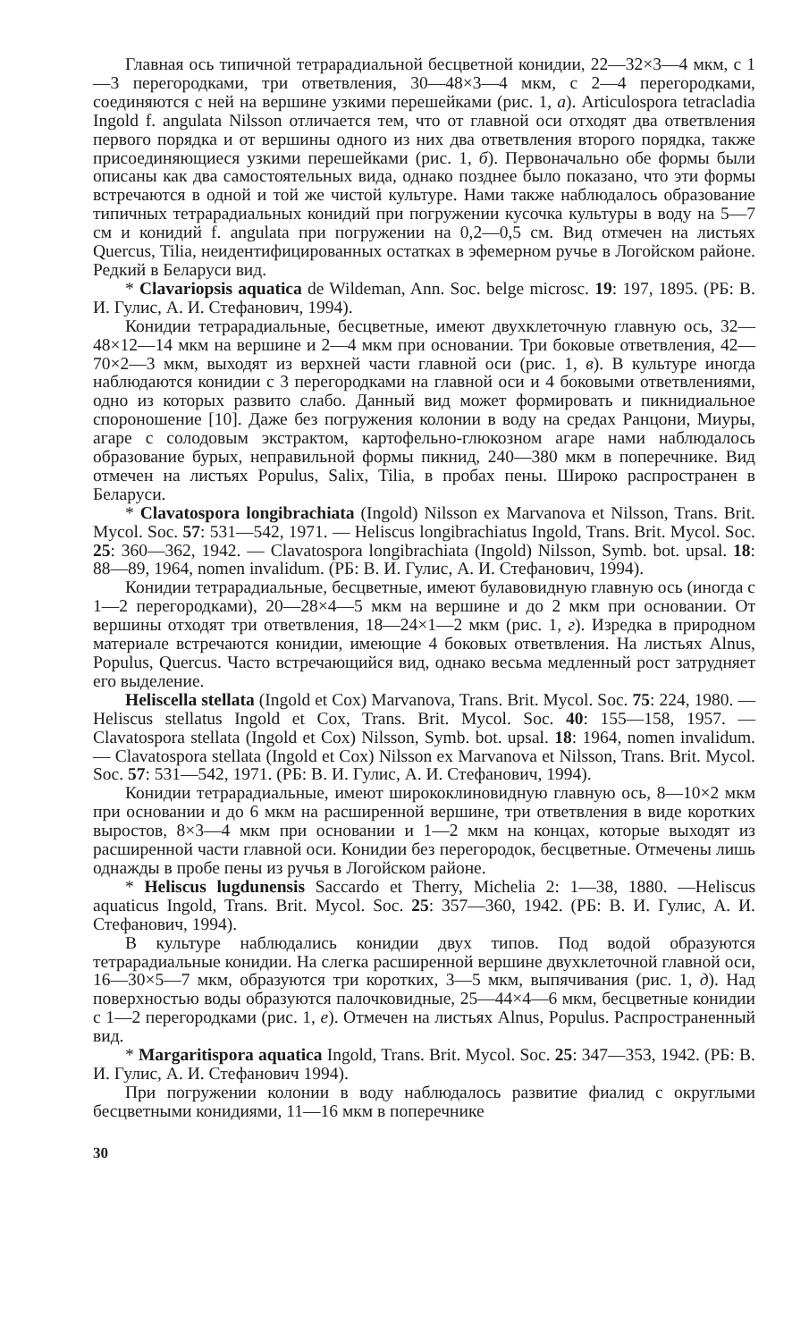Главная ось типичной тетрарадиальной бесцветной конидии, 22—32×3—4 мкм, с 1—3 перегородками, три ответвления, 30—48×3—4 мкм, с 2—4 перегородками, соединяются с ней на вершине узкими перешейками (рис. 1, а). Articulospora tetracladia Ingold f. angulata Nilsson отличается тем, что от главной оси отходят два ответвления первого порядка и от вершины одного из них два ответвления второго порядка, также присоединяющиеся узкими перешейками (рис. 1, б). Первоначально обе формы были описаны как два самостоятельных вида, однако позднее было показано, что эти формы встречаются в одной и той же чистой культуре. Нами также наблюдалось образование типичных тетрарадиальных конидий при погружении кусочка культуры в воду на 5—7 см и конидий f. angulata при погружении на 0,2—0,5 см. Вид отмечен на листьях Quercus, Tilia, неидентифицированных остатках в эфемерном ручье в Логойском районе. Редкий в Беларуси вид.
* Clavariopsis aquatica de Wildeman, Ann. Soc. belge microsc. 19: 197, 1895. (РБ: В. И. Гулис, А. И. Стефанович, 1994).
Конидии тетрарадиальные, бесцветные, имеют двухклеточную главную ось, 32—48×12—14 мкм на вершине и 2—4 мкм при основании. Три боковые ответвления, 42—70×2—3 мкм, выходят из верхней части главной оси (рис. 1, в). В культуре иногда наблюдаются конидии с 3 перегородками на главной оси и 4 боковыми ответвлениями, одно из которых развито слабо. Данный вид может формировать и пикнидиальное спороношение [10]. Даже без погружения колонии в воду на средах Ранцони, Миуры, агаре с солодовым экстрактом, картофельно-глюкозном агаре нами наблюдалось образование бурых, неправильной формы пикнид, 240—380 мкм в поперечнике. Вид отмечен на листьях Populus, Salix, Tilia, в пробах пены. Широко распространен в Беларуси.
* Clavatospora longibrachiata (Ingold) Nilsson ex Marvanova et Nilsson, Trans. Brit. Mycol. Soc. 57: 531—542, 1971. — Heliscus longibrachiatus Ingold, Trans. Brit. Mycol. Soc. 25: 360—362, 1942. — Clavatospora longibrachiata (Ingold) Nilsson, Symb. bot. upsal. 18: 88—89, 1964, nomen invalidum. (РБ: В. И. Гулис, А. И. Стефанович, 1994).
Конидии тетрарадиальные, бесцветные, имеют булавовидную главную ось (иногда с 1—2 перегородками), 20—28×4—5 мкм на вершине и до 2 мкм при основании. От вершины отходят три ответвления, 18—24×1—2 мкм (рис. 1, г). Изредка в природном материале встречаются конидии, имеющие 4 боковых ответвления. На листьях Alnus, Populus, Quercus. Часто встречающийся вид, однако весьма медленный рост затрудняет его выделение.
Heliscella stellata (Ingold et Cox) Marvanova, Trans. Brit. Mycol. Soc. 75: 224, 1980. — Heliscus stellatus Ingold et Cox, Trans. Brit. Mycol. Soc. 40: 155—158, 1957. — Clavatospora stellata (Ingold et Cox) Nilsson, Symb. bot. upsal. 18: 1964, nomen invalidum. — Clavatospora stellata (Ingold et Cox) Nilsson ex Marvanova et Nilsson, Trans. Brit. Mycol. Soc. 57: 531—542, 1971. (РБ: В. И. Гулис, А. И. Стефанович, 1994).
Конидии тетрарадиальные, имеют ширококлиновидную главную ось, 8—10×2 мкм при основании и до 6 мкм на расширенной вершине, три ответвления в виде коротких выростов, 8×3—4 мкм при основании и 1—2 мкм на концах, которые выходят из расширенной части главной оси. Конидии без перегородок, бесцветные. Отмечены лишь однажды в пробе пены из ручья в Логойском районе.
* Heliscus lugdunensis Saccardo et Therry, Michelia 2: 1—38, 1880. —Heliscus aquaticus Ingold, Trans. Brit. Mycol. Soc. 25: 357—360, 1942. (РБ: В. И. Гулис, А. И. Стефанович, 1994).
В культуре наблюдались конидии двух типов. Под водой образуются тетрарадиальные конидии. На слегка расширенной вершине двухклеточной главной оси, 16—30×5—7 мкм, образуются три коротких, 3—5 мкм, выпячивания (рис. 1, д). Над поверхностью воды образуются палочковидные, 25—44×4—6 мкм, бесцветные конидии с 1—2 перегородками (рис. 1, е). Отмечен на листьях Alnus, Populus. Распространенный вид.
* Margaritispora aquatica Ingold, Trans. Brit. Mycol. Soc. 25: 347—353, 1942. (РБ: В. И. Гулис, А. И. Стефанович 1994).
При погружении колонии в воду наблюдалось развитие фиалид с округлыми бесцветными конидиями, 11—16 мкм в поперечнике
30